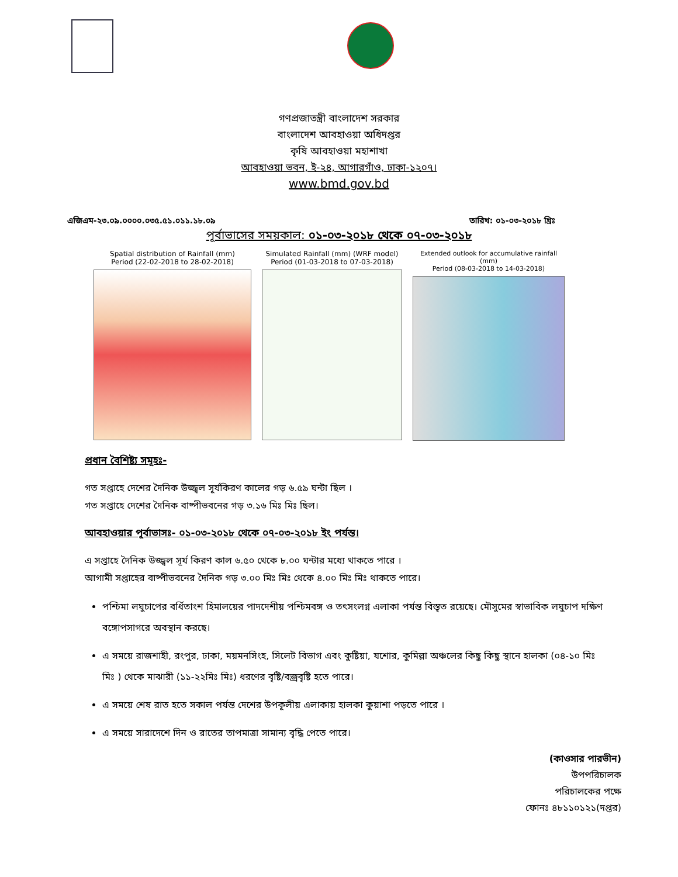গণপ্রজাতন্ত্রী বাংলাদেশ সরকার
বাংলাদেশ আবহাওয়া অধিদপ্তর
কৃষি আবহাওয়া মহাশাখা
আবহাওয়া ভবন, ই-২৪, আগারগাঁও, ঢাকা-১২০৭।
www.bmd.gov.bd
এজিএম-২৩.০৯.০০০০.০৩৫.৫১.০১১.১৮.০৯ তারিখ: ০১-০৩-২০১৮ খ্রিঃ
পূর্বাভাসের সময়কাল: ০১-০৩-২০১৮ থেকে ০৭-০৩-২০১৮
Spatial distribution of Rainfall (mm)
Period (22-02-2018 to 28-02-2018)
Simulated Rainfall (mm) (WRF model)
Period (01-03-2018 to 07-03-2018)
Extended outlook for accumulative rainfall (mm)
Period (08-03-2018 to 14-03-2018)
প্রধান বৈশিষ্ট্য সমূহঃ-
গত সপ্তাহে দেশের দৈনিক উজ্জ্বল সূর্যকিরণ কালের গড় ৬.৫৯ ঘন্টা ছিল ।
গত সপ্তাহে দেশের দৈনিক বাষ্পীভবনের গড় ৩.১৬ মিঃ মিঃ ছিল।
আবহাওয়ার পূর্বাভাসঃ- ০১-০৩-২০১৮ থেকে ০৭-০৩-২০১৮ ইং পর্যন্ত।
এ সপ্তাহে দৈনিক উজ্জ্বল সূর্য কিরণ কাল ৬.৫০ থেকে ৮.০০ ঘন্টার মধ্যে থাকতে পারে ।
আগামী সপ্তাহের বাষ্পীভবনের দৈনিক গড় ৩.০০ মিঃ মিঃ থেকে ৪.০০ মিঃ মিঃ থাকতে পারে।
পশ্চিমা লঘুচাপের বর্ধিতাংশ হিমালয়ের পাদদেশীয় পশ্চিমবঙ্গ ও তৎসংলগ্ন এলাকা পর্যন্ত বিস্তৃত রয়েছে। মৌসুমের স্বাভাবিক লঘুচাপ দক্ষিণ বঙ্গোপসাগরে অবস্থান করছে।
এ সময়ে রাজশাহী, রংপুর, ঢাকা, ময়মনসিংহ, সিলেট বিভাগ এবং কুষ্টিয়া, যশোর, কুমিল্লা অঞ্চলের কিছু কিছু স্থানে হালকা (০৪-১০ মিঃ মিঃ ) থেকে মাঝারী (১১-২২মিঃ মিঃ) ধরণের বৃষ্টি/বজ্রবৃষ্টি হতে পারে।
এ সময়ে শেষ রাত হতে সকাল পর্যন্ত দেশের উপকূলীয় এলাকায় হালকা কুয়াশা পড়তে পারে ।
এ সময়ে সারাদেশে দিন ও রাতের তাপমাত্রা সামান্য বৃদ্ধি পেতে পারে।
(কাওসার পারভীন)
উপপরিচালক
পরিচালকের পক্ষে
ফোনঃ ৪৮১১০১২১(দপ্তর)